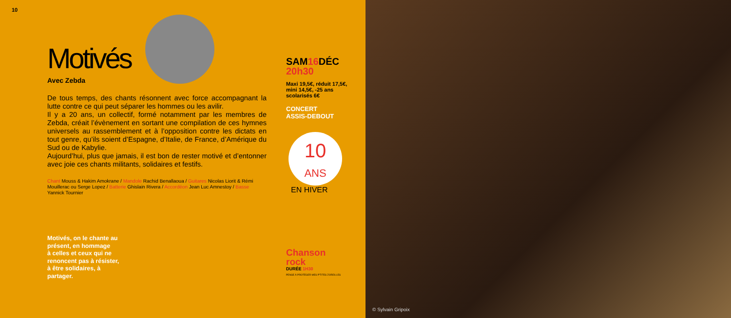10
Motivés
Avec Zebda
De tous temps, des chants résonnent avec force accompagnant la lutte contre ce qui peut séparer les hommes ou les avilir.
Il y a 20 ans, un collectif, formé notamment par les membres de Zebda, créait l’évènement en sortant une compilation de ces hymnes universels au rassemblement et à l’opposition contre les dictats en tout genre, qu’ils soient d’Espagne, d’Italie, de France, d’Amérique du Sud ou de Kabylie.
Aujourd’hui, plus que jamais, il est bon de rester motivé et d’entonner avec joie ces chants militants, solidaires et festifs.
Chant Mouss & Hakim Amokrane / Mandole Rachid Benallaoua / Guitares Nicolas Liorit & Rémi Mouillerac ou Serge Lopez / Batterie Ghislain Rivera / Accordéon Jean Luc Amnestoy / Basse Yannick Tournier
Motivés, on le chante au
présent, en hommage
à celles et ceux qui ne
renoncent pas à résister,
à être solidaires, à
partager.
SAM16 DÉC
20h30
Maxi 19,5€, réduit 17,5€, mini 14,5€, -25 ans scolarisés 6€
CONCERT
ASSIS-DEBOUT
10
ANS
EN HIVER
Chanson
rock
DURÉE 1H30
PENSE À PROTÉGER MES P'TITES ZOREILLES
© Sylvain Gripoix